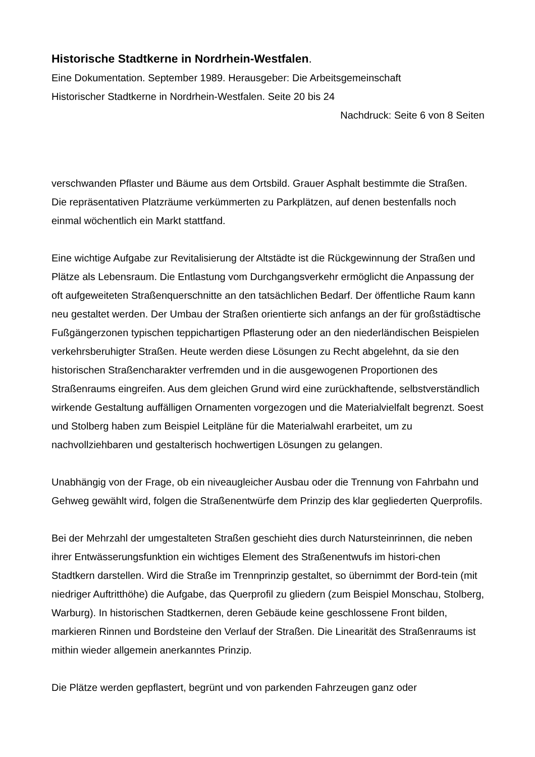Historische Stadtkerne in Nordrhein-Westfalen.
Eine Dokumentation. September 1989. Herausgeber: Die Arbeitsgemeinschaft
Historischer Stadtkerne in Nordrhein-Westfalen. Seite 20 bis 24
Nachdruck: Seite 6 von 8 Seiten
verschwanden Pflaster und Bäume aus dem Ortsbild. Grauer Asphalt bestimmte die Straßen. Die repräsentativen Platzräume verkümmerten zu Parkplätzen, auf denen bestenfalls noch einmal wöchentlich ein Markt stattfand.
Eine wichtige Aufgabe zur Revitalisierung der Altstädte ist die Rückgewinnung der Straßen und Plätze als Lebensraum. Die Entlastung vom Durchgangsverkehr ermöglicht die Anpassung der oft aufgeweiteten Straßenquerschnitte an den tatsächlichen Bedarf. Der öffentliche Raum kann neu gestaltet werden. Der Umbau der Straßen orientierte sich anfangs an der für großstädtische Fußgängerzonen typischen teppichartigen Pflasterung oder an den niederländischen Beispielen verkehrsberuhigter Straßen. Heute werden diese Lösungen zu Recht abgelehnt, da sie den historischen Straßencharakter verfremden und in die ausgewogenen Proportionen des Straßenraums eingreifen. Aus dem gleichen Grund wird eine zurückhaftende, selbstverständlich wirkende Gestaltung auffälligen Ornamenten vorgezogen und die Materialvielfalt begrenzt. Soest und Stolberg haben zum Beispiel Leitpläne für die Materialwahl erarbeitet, um zu nachvollziehbaren und gestalterisch hochwertigen Lösungen zu gelangen.
Unabhängig von der Frage, ob ein niveaugleicher Ausbau oder die Trennung von Fahrbahn und Gehweg gewählt wird, folgen die Straßenentwürfe dem Prinzip des klar gegliederten Querprofils.
Bei der Mehrzahl der umgestalteten Straßen geschieht dies durch Natursteinrinnen, die neben ihrer Entwässerungsfunktion ein wichtiges Element des Straßenentwufs im histori-chen Stadtkern darstellen. Wird die Straße im Trennprinzip gestaltet, so übernimmt der Bord-tein (mit niedriger Auftritthöhe) die Aufgabe, das Querprofil zu gliedern (zum Beispiel Monschau, Stolberg, Warburg). In historischen Stadtkernen, deren Gebäude keine geschlossene Front bilden, markieren Rinnen und Bordsteine den Verlauf der Straßen. Die Linearität des Straßenraums ist mithin wieder allgemein anerkanntes Prinzip.
Die Plätze werden gepflastert, begrünt und von parkenden Fahrzeugen ganz oder